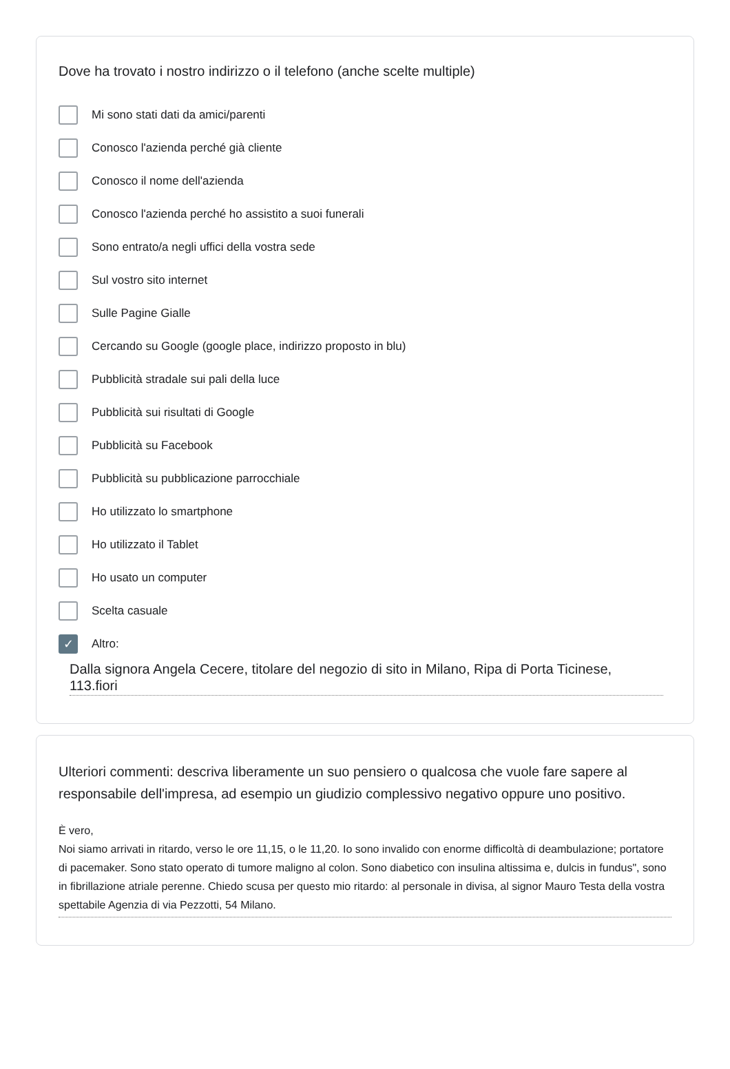Dove ha trovato i nostro indirizzo o il telefono (anche scelte multiple)
Mi sono stati dati da amici/parenti
Conosco l'azienda perché già cliente
Conosco il nome dell'azienda
Conosco l'azienda perché ho assistito a suoi funerali
Sono entrato/a negli uffici della vostra sede
Sul vostro sito internet
Sulle Pagine Gialle
Cercando su Google (google place, indirizzo proposto in blu)
Pubblicità stradale sui pali della luce
Pubblicità sui risultati di Google
Pubblicità su Facebook
Pubblicità su pubblicazione parrocchiale
Ho utilizzato lo smartphone
Ho utilizzato il Tablet
Ho usato un computer
Scelta casuale
✓ Altro:
Dalla signora Angela Cecere, titolare del negozio di sito in Milano, Ripa di Porta Ticinese, 113.fiori
Ulteriori commenti: descriva liberamente un suo pensiero o qualcosa che vuole fare sapere al responsabile dell'impresa, ad esempio un giudizio complessivo negativo oppure uno positivo.
È vero,
Noi siamo arrivati in ritardo, verso le ore 11,15, o le 11,20. Io sono invalido con enorme difficoltà di deambulazione; portatore di pacemaker. Sono stato operato di tumore maligno al colon. Sono diabetico con insulina altissima e, dulcis in fundus", sono in fibrillazione atriale perenne. Chiedo scusa per questo mio ritardo: al personale in divisa, al signor Mauro Testa della vostra spettabile Agenzia di via Pezzotti, 54 Milano.